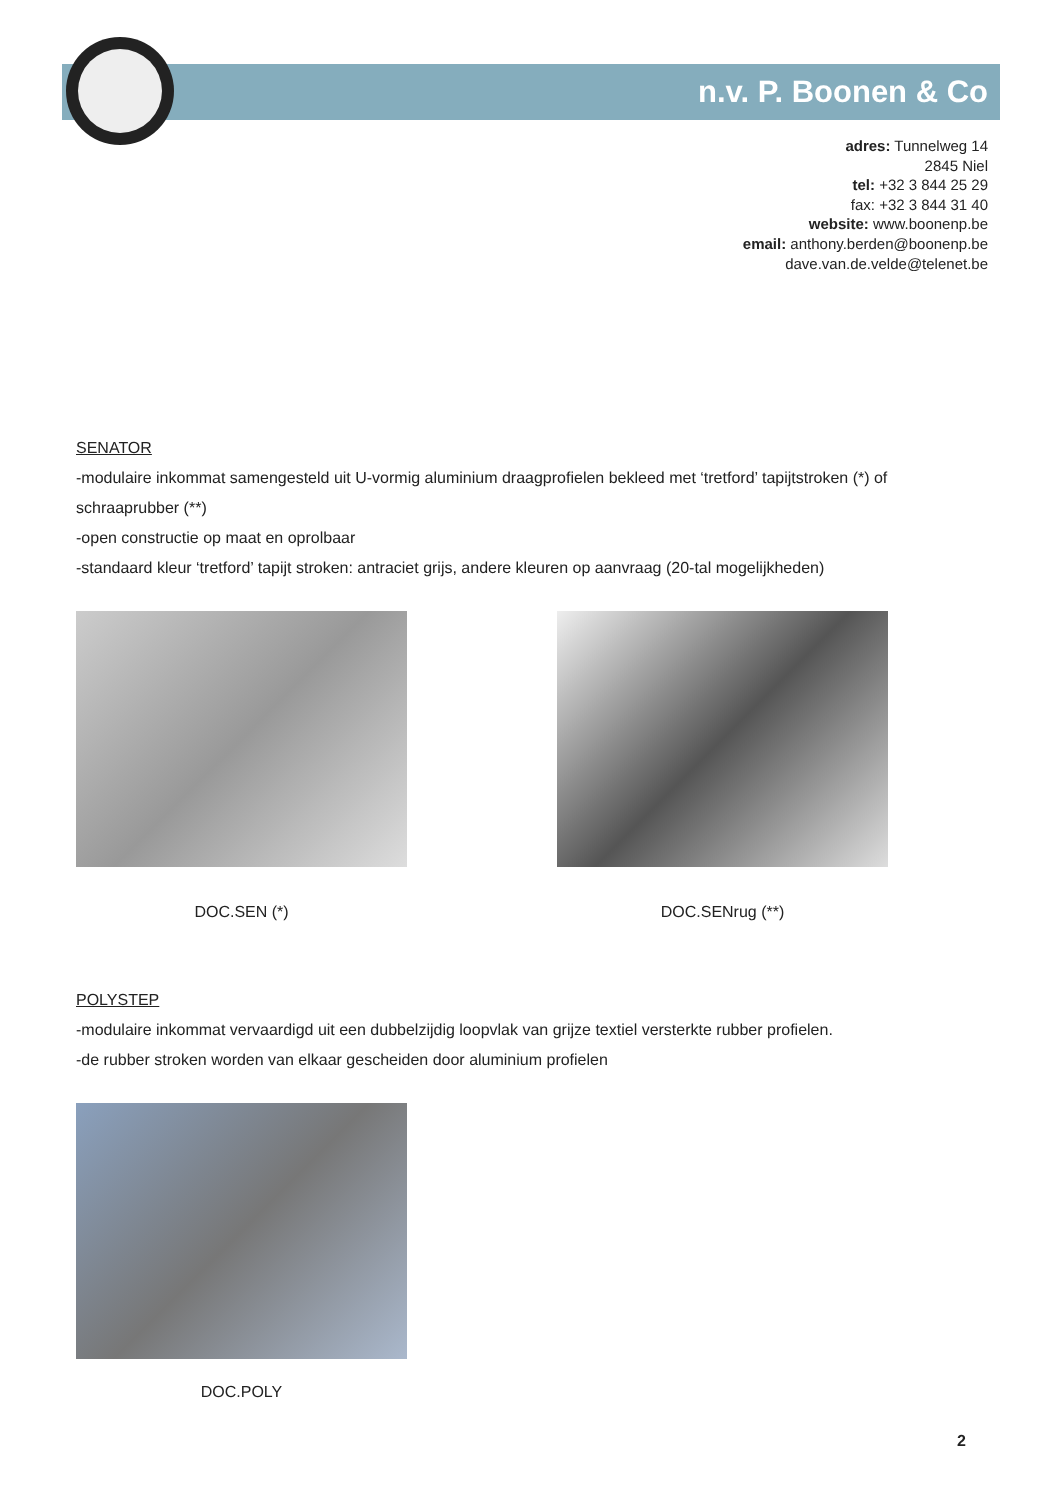n.v. P. Boonen & Co
adres: Tunnelweg 14
2845 Niel
tel: +32 3 844 25 29
fax: +32 3 844 31 40
website: www.boonenp.be
email: anthony.berden@boonenp.be
dave.van.de.velde@telenet.be
SENATOR
-modulaire inkommat samengesteld uit U-vormig aluminium draagprofielen bekleed met ‘tretford’ tapijtstroken (*) of schraaprubber (**)
-open constructie op maat en oprolbaar
-standaard kleur ‘tretford’ tapijt stroken: antraciet grijs, andere kleuren op aanvraag (20-tal mogelijkheden)
DOC.SEN (*) DOC.SENrug (**)
POLYSTEP
-modulaire inkommat vervaardigd uit een dubbelzijdig loopvlak van grijze textiel versterkte rubber profielen.
-de rubber stroken worden van elkaar gescheiden door aluminium profielen
DOC.POLY
2